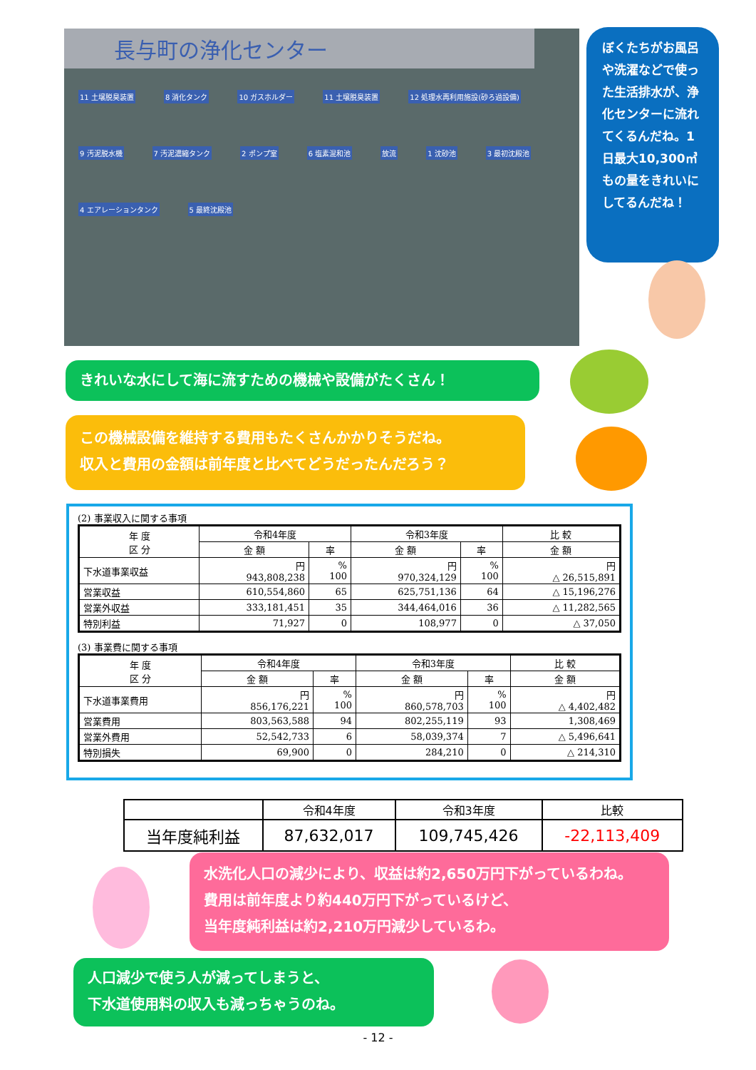長与町の浄化センター
11 土壌脱臭装置 8 消化タンク 10 ガスホルダー 11 土壌脱臭装置 12 処理水再利用施設(砂ろ過設備) 9 汚泥脱水機 7 汚泥濃縮タンク 2 ポンプ室 6 塩素混和池 放流 1 沈砂池 3 最初沈殿池 4 エアレーションタンク 5 最終沈殿池
ぼくたちがお風呂や洗濯などで使った生活排水が、浄化センターに流れてくるんだね。1日最大10,300㎥もの量をきれいにしてるんだね！
きれいな水にして海に流すための機械や設備がたくさん！
この機械設備を維持する費用もたくさんかかりそうだね。
収入と費用の金額は前年度と比べてどうだったんだろう？
(2) 事業収入に関する事項
| 年 度 区 分 | 令和4年度 | | 令和3年度 | | 比 較 |
| --- | --- | --- | --- | --- | --- |
| | 金 額 | 率 | 金 額 | 率 | 金 額 |
| 下水道事業収益 | 円 943,808,238 | % 100 | 円 970,324,129 | % 100 | 円 △ 26,515,891 |
| 営業収益 | 610,554,860 | 65 | 625,751,136 | 64 | △ 15,196,276 |
| 営業外収益 | 333,181,451 | 35 | 344,464,016 | 36 | △ 11,282,565 |
| 特別利益 | 71,927 | 0 | 108,977 | 0 | △ 37,050 |
(3) 事業費に関する事項
| 年 度 区 分 | 令和4年度 | | 令和3年度 | | 比 較 |
| --- | --- | --- | --- | --- | --- |
| | 金 額 | 率 | 金 額 | 率 | 金 額 |
| 下水道事業費用 | 円 856,176,221 | % 100 | 円 860,578,703 | % 100 | 円 △ 4,402,482 |
| 営業費用 | 803,563,588 | 94 | 802,255,119 | 93 | 1,308,469 |
| 営業外費用 | 52,542,733 | 6 | 58,039,374 | 7 | △ 5,496,641 |
| 特別損失 | 69,900 | 0 | 284,210 | 0 | △ 214,310 |
| | 令和4年度 | 令和3年度 | 比較 |
| --- | --- | --- | --- |
| 当年度純利益 | 87,632,017 | 109,745,426 | -22,113,409 |
水洗化人口の減少により、収益は約2,650万円下がっているわね。
費用は前年度より約440万円下がっているけど、
当年度純利益は約2,210万円減少しているわ。
人口減少で使う人が減ってしまうと、
下水道使用料の収入も減っちゃうのね。
- 12 -